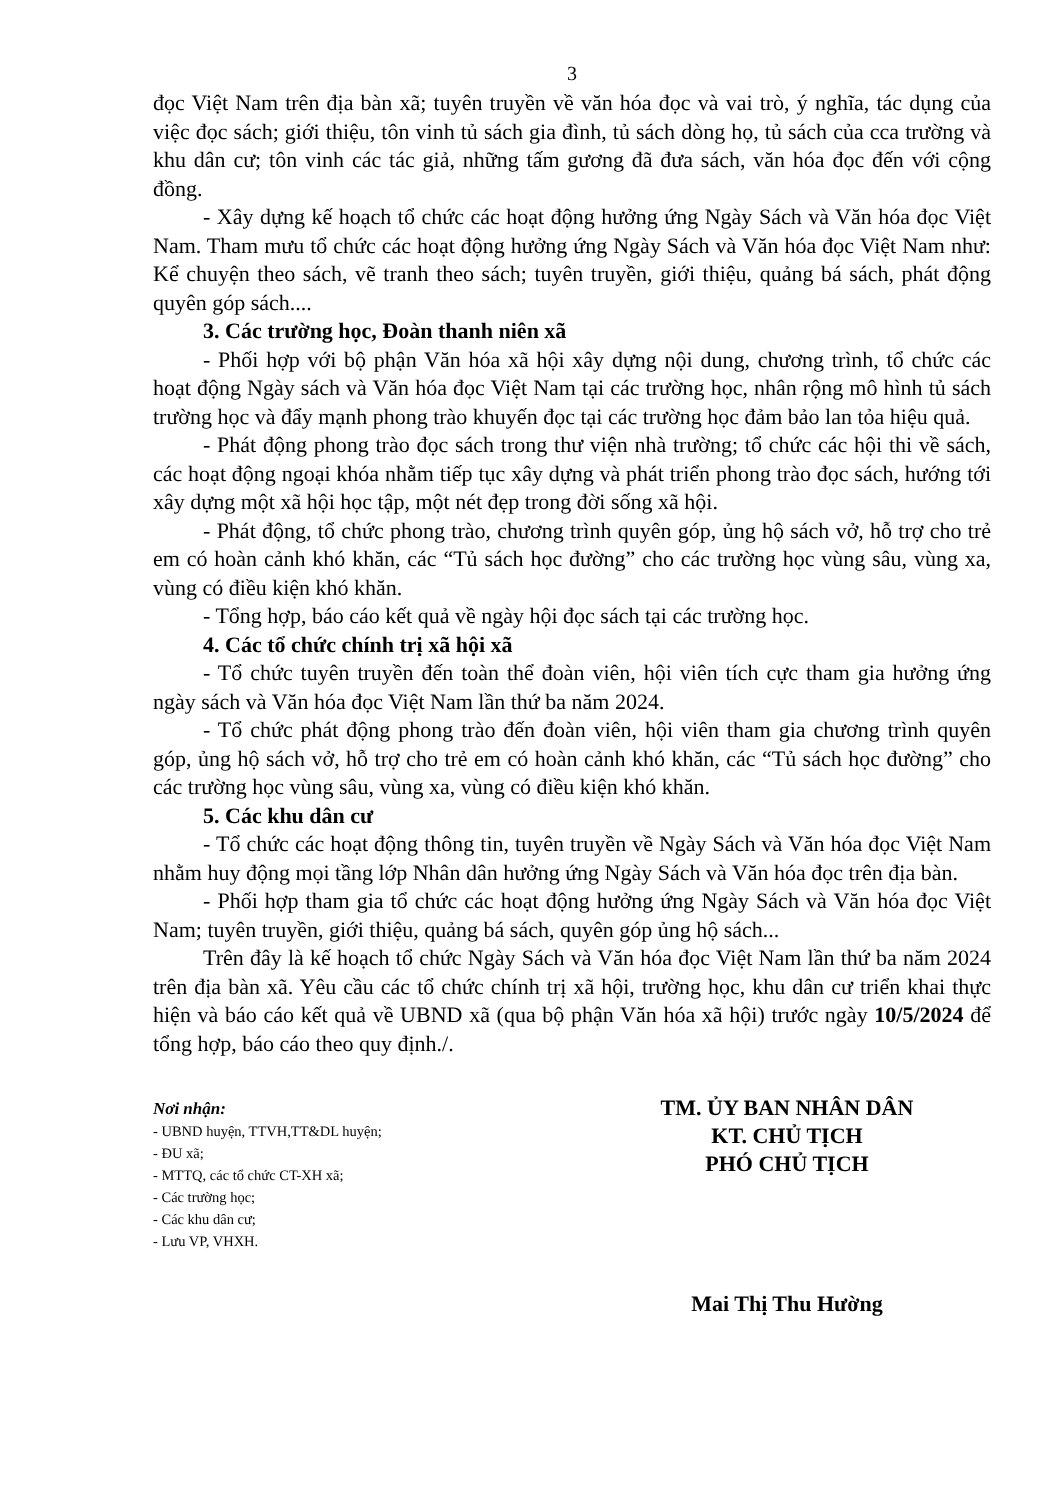3
đọc Việt Nam trên địa bàn xã; tuyên truyền về văn hóa đọc và vai trò, ý nghĩa, tác dụng của việc đọc sách; giới thiệu, tôn vinh tủ sách gia đình, tủ sách dòng họ, tủ sách của cca trường và khu dân cư; tôn vinh các tác giả, những tấm gương đã đưa sách, văn hóa đọc đến với cộng đồng.
- Xây dựng kế hoạch tổ chức các hoạt động hưởng ứng Ngày Sách và Văn hóa đọc Việt Nam. Tham mưu tổ chức các hoạt động hưởng ứng Ngày Sách và Văn hóa đọc Việt Nam như: Kể chuyện theo sách, vẽ tranh theo sách; tuyên truyền, giới thiệu, quảng bá sách, phát động quyên góp sách....
3. Các trường học, Đoàn thanh niên xã
- Phối hợp với bộ phận Văn hóa xã hội xây dựng nội dung, chương trình, tổ chức các hoạt động Ngày sách và Văn hóa đọc Việt Nam tại các trường học, nhân rộng mô hình tủ sách trường học và đẩy mạnh phong trào khuyến đọc tại các trường học đảm bảo lan tỏa hiệu quả.
- Phát động phong trào đọc sách trong thư viện nhà trường; tổ chức các hội thi về sách, các hoạt động ngoại khóa nhằm tiếp tục xây dựng và phát triển phong trào đọc sách, hướng tới xây dựng một xã hội học tập, một nét đẹp trong đời sống xã hội.
- Phát động, tổ chức phong trào, chương trình quyên góp, ủng hộ sách vở, hỗ trợ cho trẻ em có hoàn cảnh khó khăn, các “Tủ sách học đường” cho các trường học vùng sâu, vùng xa, vùng có điều kiện khó khăn.
- Tổng hợp, báo cáo kết quả về ngày hội đọc sách tại các trường học.
4. Các tổ chức chính trị xã hội xã
- Tổ chức tuyên truyền đến toàn thể đoàn viên, hội viên tích cực tham gia hưởng ứng ngày sách và Văn hóa đọc Việt Nam lần thứ ba năm 2024.
- Tổ chức phát động phong trào đến đoàn viên, hội viên tham gia chương trình quyên góp, ủng hộ sách vở, hỗ trợ cho trẻ em có hoàn cảnh khó khăn, các “Tủ sách học đường” cho các trường học vùng sâu, vùng xa, vùng có điều kiện khó khăn.
5. Các khu dân cư
- Tổ chức các hoạt động thông tin, tuyên truyền về Ngày Sách và Văn hóa đọc Việt Nam nhằm huy động mọi tầng lớp Nhân dân hưởng ứng Ngày Sách và Văn hóa đọc trên địa bàn.
- Phối hợp tham gia tổ chức các hoạt động hưởng ứng Ngày Sách và Văn hóa đọc Việt Nam; tuyên truyền, giới thiệu, quảng bá sách, quyên góp ủng hộ sách...
Trên đây là kế hoạch tổ chức Ngày Sách và Văn hóa đọc Việt Nam lần thứ ba năm 2024 trên địa bàn xã. Yêu cầu các tổ chức chính trị xã hội, trường học, khu dân cư triển khai thực hiện và báo cáo kết quả về UBND xã (qua bộ phận Văn hóa xã hội) trước ngày 10/5/2024 để tổng hợp, báo cáo theo quy định./.
Nơi nhận:
- UBND huyện, TTVH,TT&DL huyện;
- ĐU xã;
- MTTQ, các tổ chức CT-XH xã;
- Các trường học;
- Các khu dân cư;
- Lưu VP, VHXH.
TM. ỦY BAN NHÂN DÂN
KT. CHỦ TỊCH
PHÓ CHỦ TỊCH
Mai Thị Thu Hường